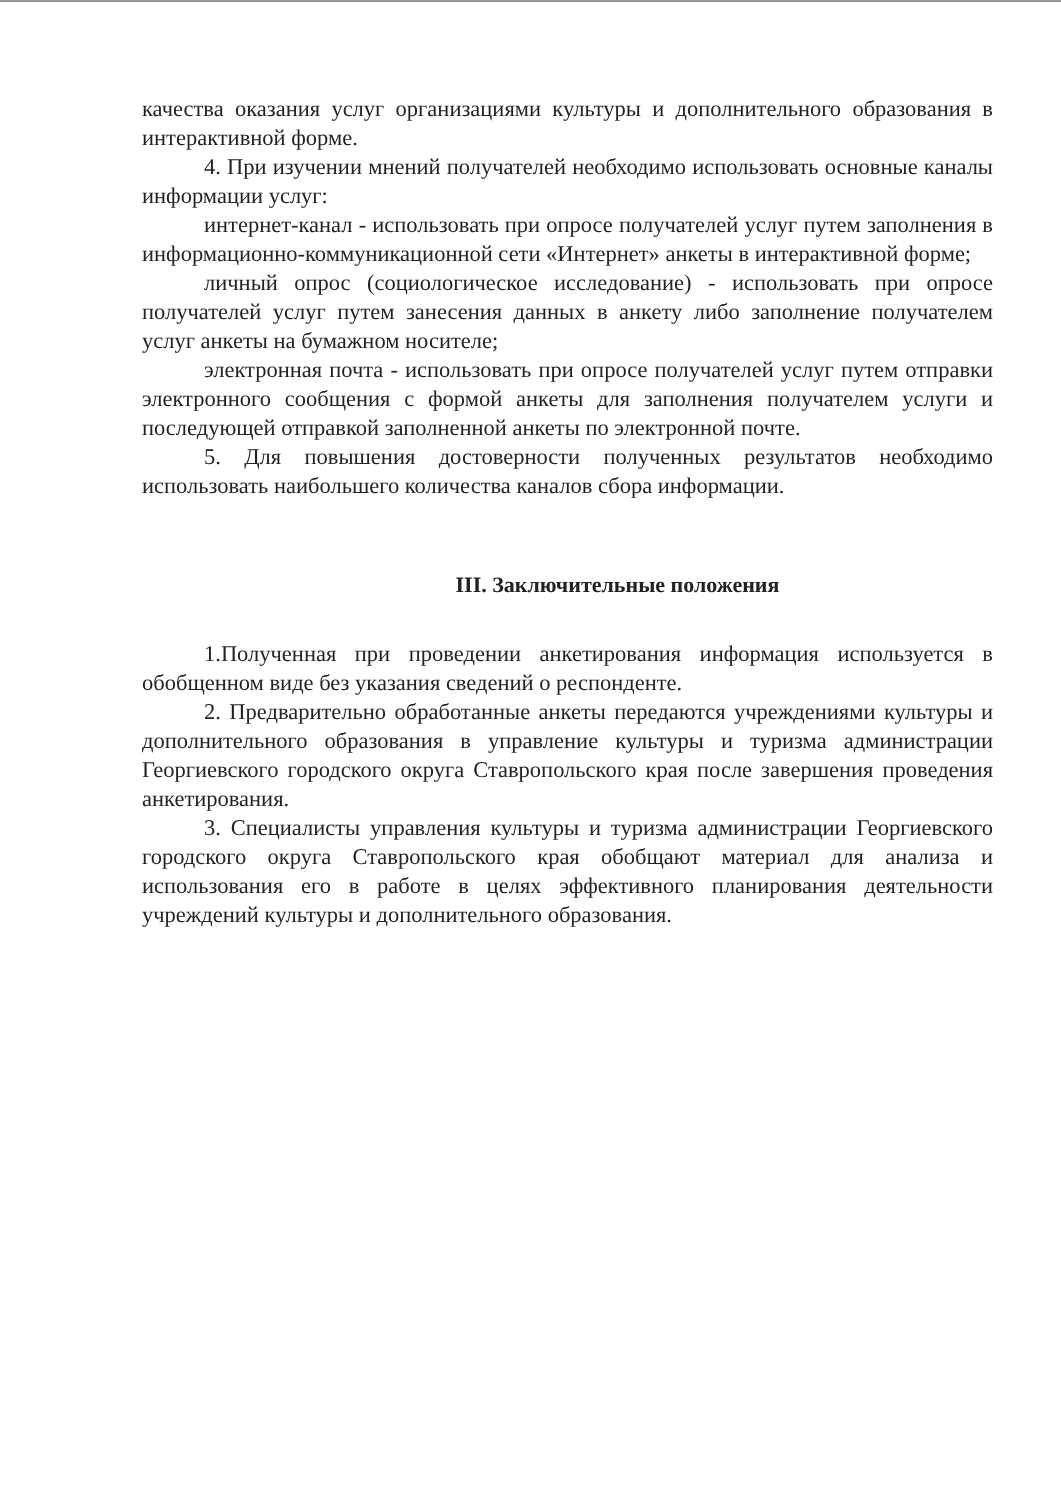качества оказания услуг организациями культуры и дополнительного образования в интерактивной форме.
4. При изучении мнений получателей необходимо использовать основные каналы информации услуг:
интернет-канал - использовать при опросе получателей услуг путем заполнения в информационно-коммуникационной сети «Интернет» анкеты в интерактивной форме;
личный опрос (социологическое исследование) - использовать при опросе получателей услуг путем занесения данных в анкету либо заполнение получателем услуг анкеты на бумажном носителе;
электронная почта - использовать при опросе получателей услуг путем отправки электронного сообщения с формой анкеты для заполнения получателем услуги и последующей отправкой заполненной анкеты по электронной почте.
5. Для повышения достоверности полученных результатов необходимо использовать наибольшего количества каналов сбора информации.
III. Заключительные положения
1.Полученная при проведении анкетирования информация используется в обобщенном виде без указания сведений о респонденте.
2. Предварительно обработанные анкеты передаются учреждениями культуры и дополнительного образования в управление культуры и туризма администрации Георгиевского городского округа Ставропольского края после завершения проведения анкетирования.
3. Специалисты управления культуры и туризма администрации Георгиевского городского округа Ставропольского края обобщают материал для анализа и использования его в работе в целях эффективного планирования деятельности учреждений культуры и дополнительного образования.